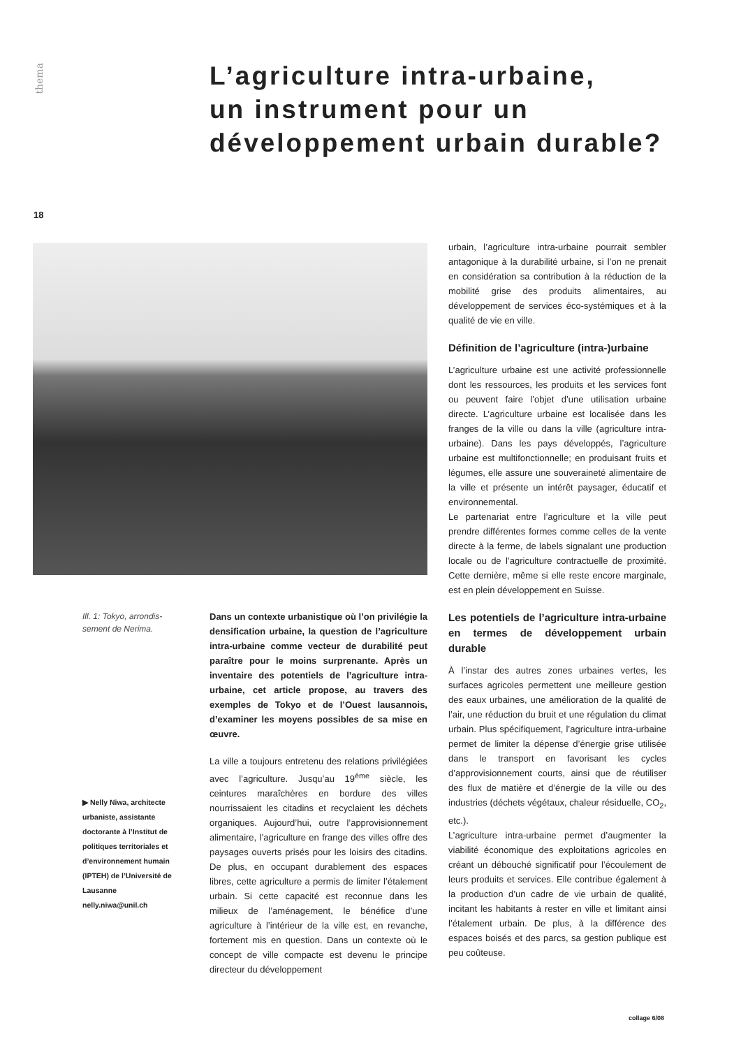thema
L’agriculture intra-urbaine,
un instrument pour un
développement urbain durable?
18
Ill. 1: Tokyo, arrondis-sement de Nerima.
▶ Nelly Niwa, architecte urbaniste, assistante doctorante à l’Institut de politiques territoriales et d’environnement humain (IPTEH) de l’Université de Lausanne
nelly.niwa@unil.ch
Dans un contexte urbanistique où l’on privilégie la densification urbaine, la question de l’agriculture intra-urbaine comme vecteur de durabilité peut paraître pour le moins surprenante. Après un inventaire des potentiels de l’agriculture intra-urbaine, cet article propose, au travers des exemples de Tokyo et de l’Ouest lausannois, d’examiner les moyens possibles de sa mise en œuvre.
La ville a toujours entretenu des relations privilégiées avec l’agriculture. Jusqu’au 19<sup>ème</sup> siècle, les ceintures maraîchères en bordure des villes nourrissaient les citadins et recyclaient les déchets organiques. Aujourd’hui, outre l’approvisionnement alimentaire, l’agriculture en frange des villes offre des paysages ouverts prisés pour les loisirs des citadins. De plus, en occupant durablement des espaces libres, cette agriculture a permis de limiter l’étalement urbain. Si cette capacité est reconnue dans les milieux de l’aménagement, le bénéfice d’une agriculture à l’intérieur de la ville est, en revanche, fortement mis en question. Dans un contexte où le concept de ville compacte est devenu le principe directeur du développement
urbain, l’agriculture intra-urbaine pourrait sembler antagonique à la durabilité urbaine, si l’on ne prenait en considération sa contribution à la réduction de la mobilité grise des produits alimentaires, au développement de services éco-systémiques et à la qualité de vie en ville.
Définition de l’agriculture (intra-)urbaine
L’agriculture urbaine est une activité professionnelle dont les ressources, les produits et les services font ou peuvent faire l’objet d’une utilisation urbaine directe. L’agriculture urbaine est localisée dans les franges de la ville ou dans la ville (agriculture intra-urbaine). Dans les pays développés, l’agriculture urbaine est multifonctionnelle; en produisant fruits et légumes, elle assure une souveraineté alimentaire de la ville et présente un intérêt paysager, éducatif et environnemental.
Le partenariat entre l’agriculture et la ville peut prendre différentes formes comme celles de la vente directe à la ferme, de labels signalant une production locale ou de l’agriculture contractuelle de proximité. Cette dernière, même si elle reste encore marginale, est en plein développement en Suisse.
Les potentiels de l’agriculture intra-urbaine en termes de développement urbain durable
À l’instar des autres zones urbaines vertes, les surfaces agricoles permettent une meilleure gestion des eaux urbaines, une amélioration de la qualité de l’air, une réduction du bruit et une régulation du climat urbain. Plus spécifiquement, l’agriculture intra-urbaine permet de limiter la dépense d’énergie grise utilisée dans le transport en favorisant les cycles d’approvisionnement courts, ainsi que de réutiliser des flux de matière et d’énergie de la ville ou des industries (déchets végétaux, chaleur résiduelle, CO<sub>2</sub>, etc.).
L’agriculture intra-urbaine permet d’augmenter la viabilité économique des exploitations agricoles en créant un débouché significatif pour l’écoulement de leurs produits et services. Elle contribue également à la production d’un cadre de vie urbain de qualité, incitant les habitants à rester en ville et limitant ainsi l’étalement urbain. De plus, à la différence des espaces boisés et des parcs, sa gestion publique est peu coûteuse.
collage 6/08